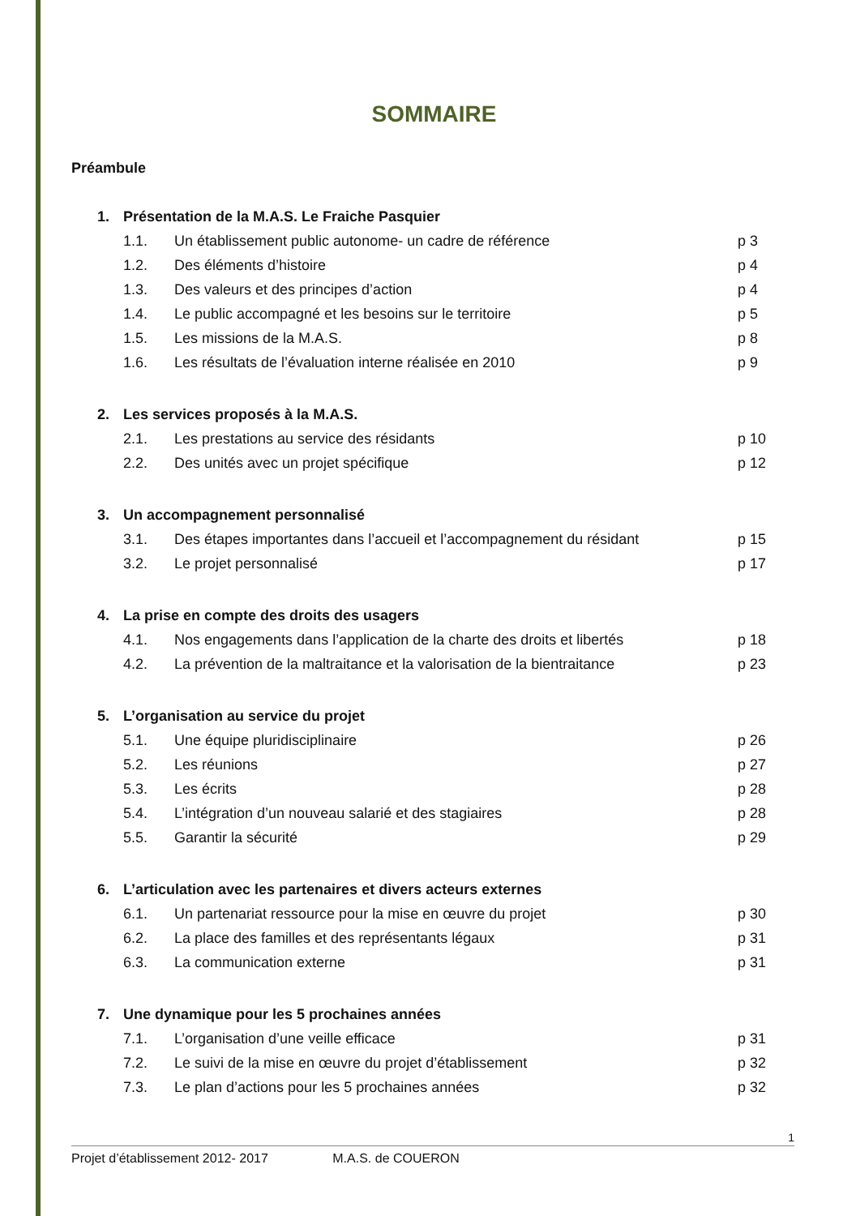SOMMAIRE
Préambule
1. Présentation de la M.A.S. Le Fraiche Pasquier
1.1. Un établissement public autonome- un cadre de référence p 3
1.2. Des éléments d’histoire p 4
1.3. Des valeurs et des principes d’action p 4
1.4. Le public accompagné et les besoins sur le territoire p 5
1.5. Les missions de la M.A.S. p 8
1.6. Les résultats de l’évaluation interne réalisée en 2010 p 9
2. Les services proposés à la M.A.S.
2.1. Les prestations au service des résidants p 10
2.2. Des unités avec un projet spécifique p 12
3. Un accompagnement personnalisé
3.1. Des étapes importantes dans l’accueil et l’accompagnement du résidant p 15
3.2. Le projet personnalisé p 17
4. La prise en compte des droits des usagers
4.1. Nos engagements dans l’application de la charte des droits et libertés p 18
4.2. La prévention de la maltraitance et la valorisation de la bientraitance p 23
5. L’organisation au service du projet
5.1. Une équipe pluridisciplinaire p 26
5.2. Les réunions p 27
5.3. Les écrits p 28
5.4. L’intégration d’un nouveau salarié et des stagiaires p 28
5.5. Garantir la sécurité p 29
6. L’articulation avec les partenaires et divers acteurs externes
6.1. Un partenariat ressource pour la mise en œuvre du projet p 30
6.2. La place des familles et des représentants légaux p 31
6.3. La communication externe p 31
7. Une dynamique pour les 5 prochaines années
7.1. L’organisation d’une veille efficace p 31
7.2. Le suivi de la mise en œuvre du projet d’établissement p 32
7.3. Le plan d’actions pour les 5 prochaines années p 32
1
Projet d’établissement 2012- 2017 M.A.S. de COUERON